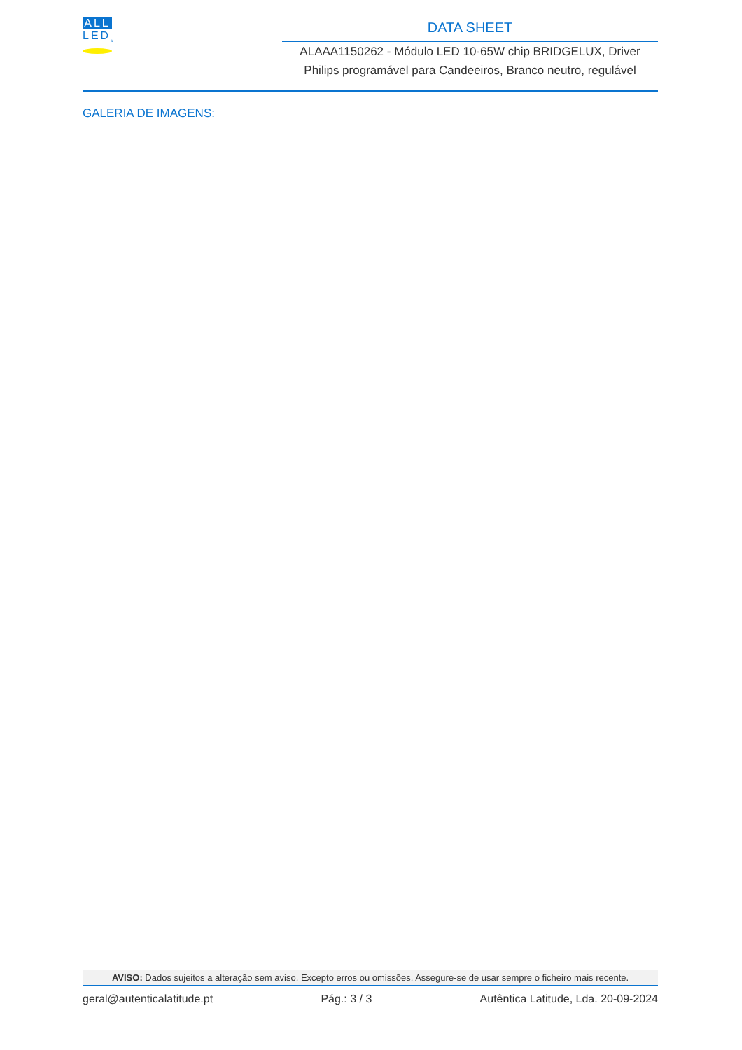ALL
LED<sub>s</sub>
DATA SHEET
ALAAA1150262 - Módulo LED 10-65W chip BRIDGELUX, Driver Philips programável para Candeeiros, Branco neutro, regulável
GALERIA DE IMAGENS:
AVISO: Dados sujeitos a alteração sem aviso. Excepto erros ou omissões. Assegure-se de usar sempre o ficheiro mais recente.
geral@autenticalatitude.pt Pág.: 3 / 3 Autêntica Latitude, Lda. 20-09-2024